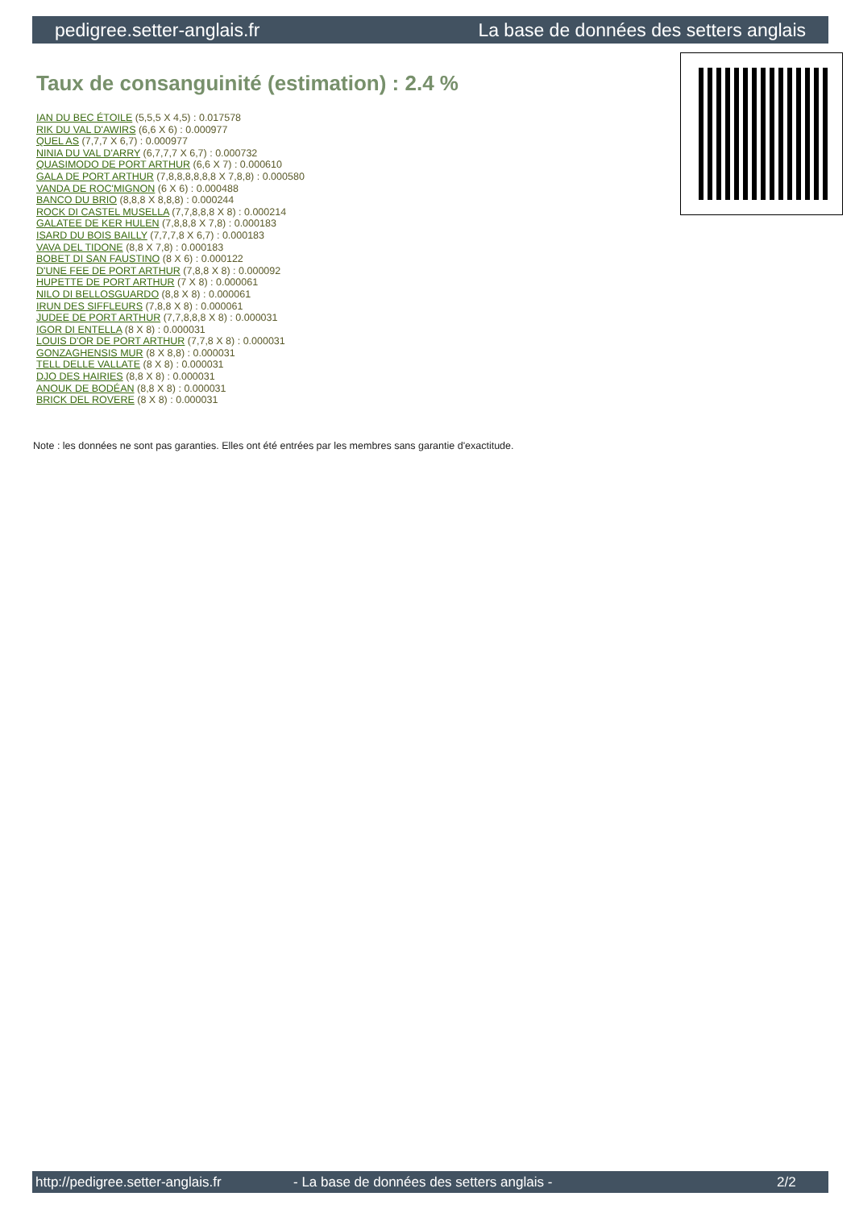pedigree.setter-anglais.fr La base de données des setters anglais
Taux de consanguinité (estimation) : 2.4 %
IAN DU BEC ÉTOILE (5,5,5 X 4,5) : 0.017578
RIK DU VAL D'AWIRS (6,6 X 6) : 0.000977
QUEL AS (7,7,7 X 6,7) : 0.000977
NINIA DU VAL D'ARRY (6,7,7,7 X 6,7) : 0.000732
QUASIMODO DE PORT ARTHUR (6,6 X 7) : 0.000610
GALA DE PORT ARTHUR (7,8,8,8,8,8,8 X 7,8,8) : 0.000580
VANDA DE ROC'MIGNON (6 X 6) : 0.000488
BANCO DU BRIO (8,8,8 X 8,8,8) : 0.000244
ROCK DI CASTEL MUSELLA (7,7,8,8,8 X 8) : 0.000214
GALATEE DE KER HULEN (7,8,8,8 X 7,8) : 0.000183
ISARD DU BOIS BAILLY (7,7,7,8 X 6,7) : 0.000183
VAVA DEL TIDONE (8,8 X 7,8) : 0.000183
BOBET DI SAN FAUSTINO (8 X 6) : 0.000122
D'UNE FEE DE PORT ARTHUR (7,8,8 X 8) : 0.000092
HUPETTE DE PORT ARTHUR (7 X 8) : 0.000061
NILO DI BELLOSGUARDO (8,8 X 8) : 0.000061
IRUN DES SIFFLEURS (7,8,8 X 8) : 0.000061
JUDEE DE PORT ARTHUR (7,7,8,8,8 X 8) : 0.000031
IGOR DI ENTELLA (8 X 8) : 0.000031
LOUIS D'OR DE PORT ARTHUR (7,7,8 X 8) : 0.000031
GONZAGHENSIS MUR (8 X 8,8) : 0.000031
TELL DELLE VALLATE (8 X 8) : 0.000031
DJO DES HAIRIES (8,8 X 8) : 0.000031
ANOUK DE BODÉAN (8,8 X 8) : 0.000031
BRICK DEL ROVERE (8 X 8) : 0.000031
Note : les données ne sont pas garanties. Elles ont été entrées par les membres sans garantie d'exactitude.
http://pedigree.setter-anglais.fr - La base de données des setters anglais - 2/2